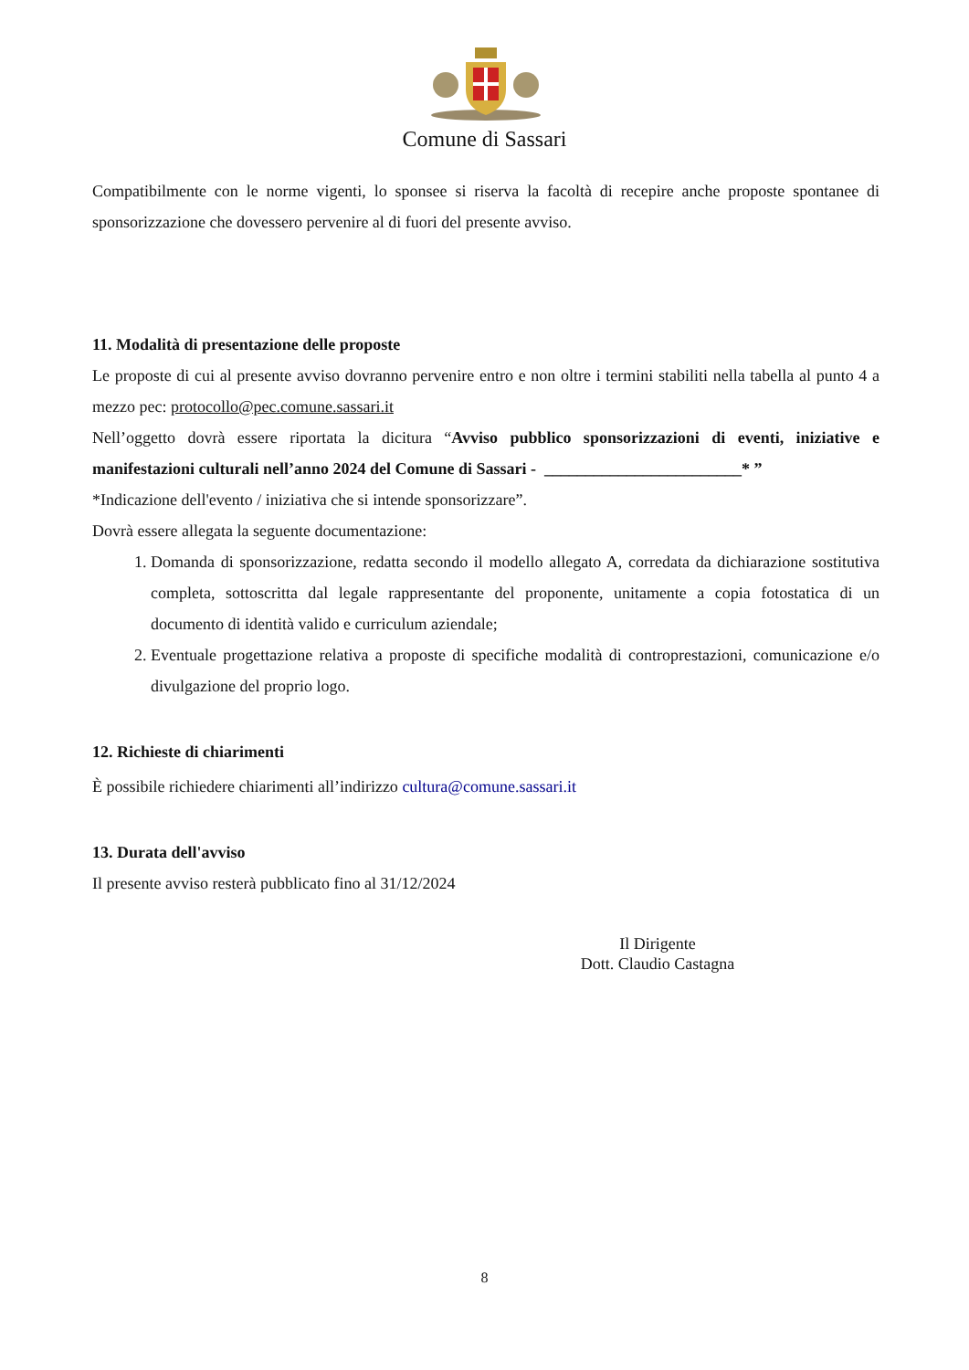Comune di Sassari
Compatibilmente con le norme vigenti, lo sponsee si riserva la facoltà di recepire anche proposte spontanee di sponsorizzazione che dovessero pervenire al di fuori del presente avviso.
11. Modalità di presentazione delle proposte
Le proposte di cui al presente avviso dovranno pervenire entro e non oltre i termini stabiliti nella tabella al punto 4 a mezzo pec: protocollo@pec.comune.sassari.it
Nell’oggetto dovrà essere riportata la dicitura “Avviso pubblico sponsorizzazioni di eventi, iniziative e manifestazioni culturali nell’anno 2024 del Comune di Sassari - ________________________* ”
*Indicazione dell'evento / iniziativa che si intende sponsorizzare”.
Dovrà essere allegata la seguente documentazione:
1. Domanda di sponsorizzazione, redatta secondo il modello allegato A, corredata da dichiarazione sostitutiva completa, sottoscritta dal legale rappresentante del proponente, unitamente a copia fotostatica di un documento di identità valido e curriculum aziendale;
2. Eventuale progettazione relativa a proposte di specifiche modalità di controprestazioni, comunicazione e/o divulgazione del proprio logo.
12. Richieste di chiarimenti
È possibile richiedere chiarimenti all’indirizzo cultura@comune.sassari.it
13. Durata dell'avviso
Il presente avviso resterà pubblicato fino al 31/12/2024
Il Dirigente
Dott. Claudio Castagna
8